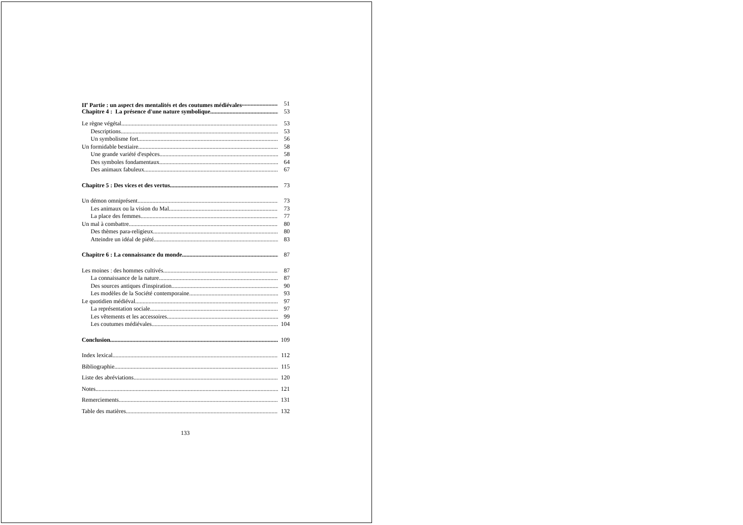II<sup>e</sup> Partie : un aspect des mentalités et des coutumes médiévales 51
Chapitre 4 : La présence d'une nature symbolique 53
Le règne végétal 53
Descriptions 53
Un symbolisme fort 56
Un formidable bestiaire 58
Une grande variété d'espèces 58
Des symboles fondamentaux 64
Des animaux fabuleux 67
Chapitre 5 : Des vices et des vertus 73
Un démon omniprésent 73
Les animaux ou la vision du Mal 73
La place des femmes 77
Un mal à combattre 80
Des thèmes para-religieux 80
Atteindre un idéal de piété 83
Chapitre 6 : La connaissance du monde 87
Les moines : des hommes cultivés 87
La connaissance de la nature 87
Des sources antiques d'inspiration 90
Les modèles de la Société contemporaine 93
Le quotidien médiéval 97
La représentation sociale 97
Les vêtements et les accessoires 99
Les coutumes médiévales 104
Conclusion 109
Index lexical 112
Bibliographie 115
Liste des abréviations 120
Notes 121
Remerciements 131
Table des matières 132
133